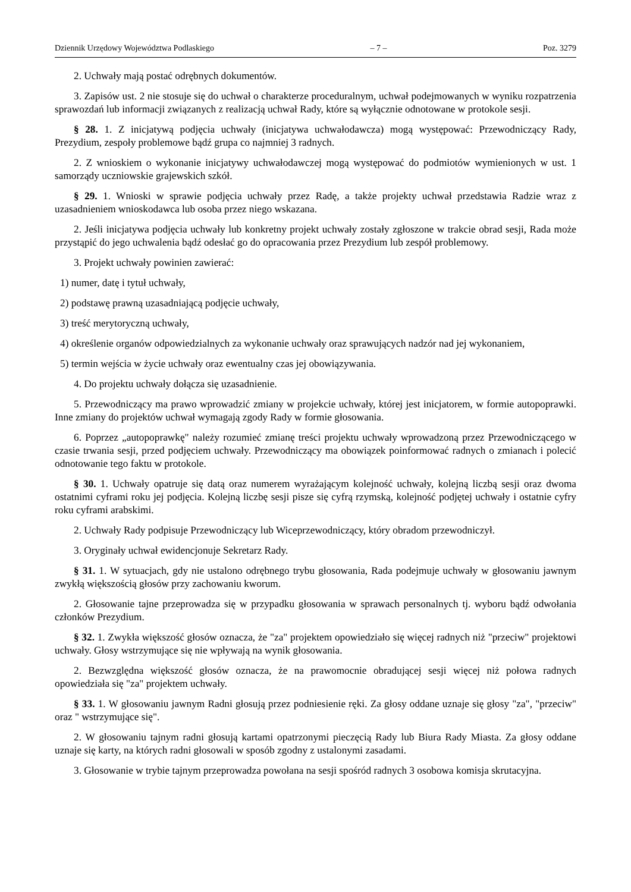Dziennik Urzędowy Województwa Podlaskiego – 7 – Poz. 3279
2. Uchwały mają postać odrębnych dokumentów.
3. Zapisów ust. 2 nie stosuje się do uchwał o charakterze proceduralnym, uchwał podejmowanych w wyniku rozpatrzenia sprawozdań lub informacji związanych z realizacją uchwał Rady, które są wyłącznie odnotowane w protokole sesji.
§ 28. 1. Z inicjatywą podjęcia uchwały (inicjatywa uchwałodawcza) mogą występować: Przewodniczący Rady, Prezydium, zespoły problemowe bądź grupa co najmniej 3 radnych.
2. Z wnioskiem o wykonanie inicjatywy uchwałodawczej mogą występować do podmiotów wymienionych w ust. 1 samorządy uczniowskie grajewskich szkół.
§ 29. 1. Wnioski w sprawie podjęcia uchwały przez Radę, a także projekty uchwał przedstawia Radzie wraz z uzasadnieniem wnioskodawca lub osoba przez niego wskazana.
2. Jeśli inicjatywa podjęcia uchwały lub konkretny projekt uchwały zostały zgłoszone w trakcie obrad sesji, Rada może przystąpić do jego uchwalenia bądź odesłać go do opracowania przez Prezydium lub zespół problemowy.
3. Projekt uchwały powinien zawierać:
1) numer, datę i tytuł uchwały,
2) podstawę prawną uzasadniającą podjęcie uchwały,
3) treść merytoryczną uchwały,
4) określenie organów odpowiedzialnych za wykonanie uchwały oraz sprawujących nadzór nad jej wykonaniem,
5) termin wejścia w życie uchwały oraz ewentualny czas jej obowiązywania.
4. Do projektu uchwały dołącza się uzasadnienie.
5. Przewodniczący ma prawo wprowadzić zmiany w projekcie uchwały, której jest inicjatorem, w formie autopoprawki. Inne zmiany do projektów uchwał wymagają zgody Rady w formie głosowania.
6. Poprzez „autopoprawkę" należy rozumieć zmianę treści projektu uchwały wprowadzoną przez Przewodniczącego w czasie trwania sesji, przed podjęciem uchwały. Przewodniczący ma obowiązek poinformować radnych o zmianach i polecić odnotowanie tego faktu w protokole.
§ 30. 1. Uchwały opatruje się datą oraz numerem wyrażającym kolejność uchwały, kolejną liczbą sesji oraz dwoma ostatnimi cyframi roku jej podjęcia. Kolejną liczbę sesji pisze się cyfrą rzymską, kolejność podjętej uchwały i ostatnie cyfry roku cyframi arabskimi.
2. Uchwały Rady podpisuje Przewodniczący lub Wiceprzewodniczący, który obradom przewodniczył.
3. Oryginały uchwał ewidencjonuje Sekretarz Rady.
§ 31. 1. W sytuacjach, gdy nie ustalono odrębnego trybu głosowania, Rada podejmuje uchwały w głosowaniu jawnym zwykłą większością głosów przy zachowaniu kworum.
2. Głosowanie tajne przeprowadza się w przypadku głosowania w sprawach personalnych tj. wyboru bądź odwołania członków Prezydium.
§ 32. 1. Zwykła większość głosów oznacza, że "za" projektem opowiedziało się więcej radnych niż "przeciw" projektowi uchwały. Głosy wstrzymujące się nie wpływają na wynik głosowania.
2. Bezwzględna większość głosów oznacza, że na prawomocnie obradującej sesji więcej niż połowa radnych opowiedziała się "za" projektem uchwały.
§ 33. 1. W głosowaniu jawnym Radni głosują przez podniesienie ręki. Za głosy oddane uznaje się głosy "za", "przeciw" oraz " wstrzymujące się".
2. W głosowaniu tajnym radni głosują kartami opatrzonymi pieczęcią Rady lub Biura Rady Miasta. Za głosy oddane uznaje się karty, na których radni głosowali w sposób zgodny z ustalonymi zasadami.
3. Głosowanie w trybie tajnym przeprowadza powołana na sesji spośród radnych 3 osobowa komisja skrutacyjna.